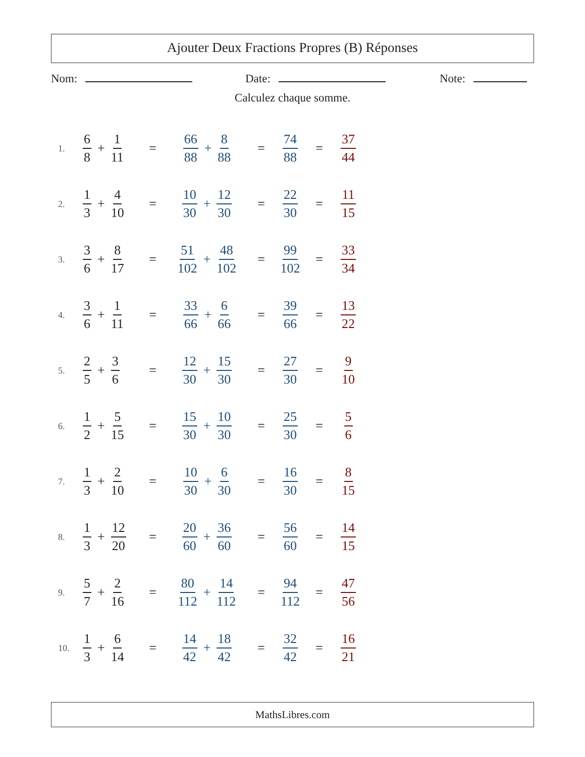Ajouter Deux Fractions Propres (B) Réponses
Nom: Date: Note:
Calculez chaque somme.
1.
6 8 + 1 11
=
66 88 + 8 88
=
74 88
=
37 44
2.
1 3 + 4 10
=
10 30 + 12 30
=
22 30
=
11 15
3.
3 6 + 8 17
=
51 102 + 48 102
=
99 102
=
33 34
4.
3 6 + 1 11
=
33 66 + 6 66
=
39 66
=
13 22
5.
2 5 + 3 6
=
12 30 + 15 30
=
27 30
=
9 10
6.
1 2 + 5 15
=
15 30 + 10 30
=
25 30
=
5 6
7.
1 3 + 2 10
=
10 30 + 6 30
=
16 30
=
8 15
8.
1 3 + 12 20
=
20 60 + 36 60
=
56 60
=
14 15
9.
5 7 + 2 16
=
80 112 + 14 112
=
94 112
=
47 56
10.
1 3 + 6 14
=
14 42 + 18 42
=
32 42
=
16 21
MathsLibres.com